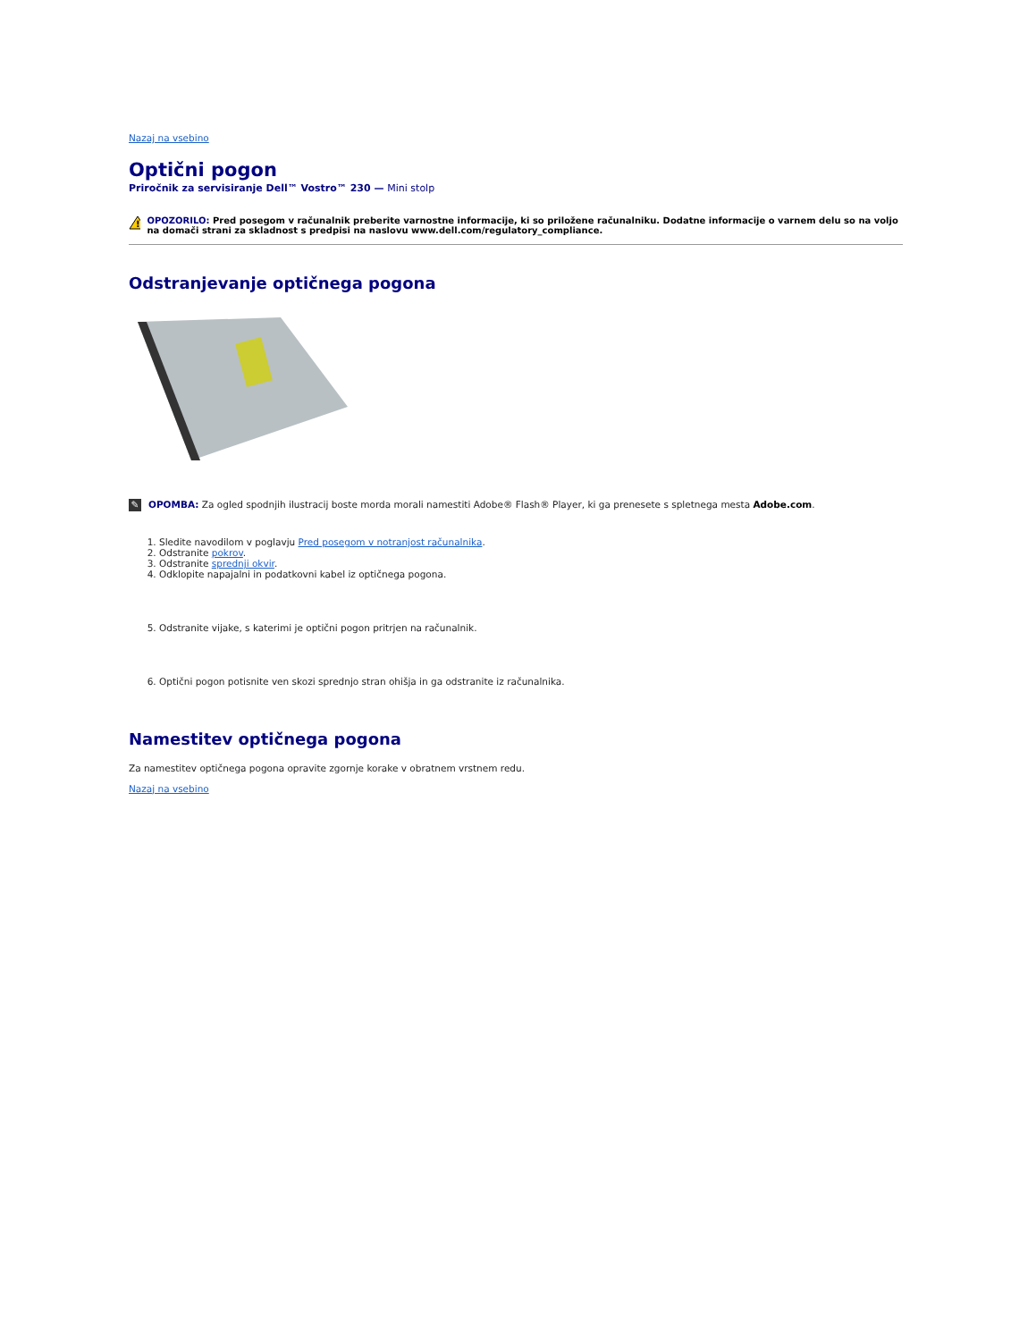Nazaj na vsebino
Optični pogon
Priročnik za servisiranje Dell™ Vostro™ 230 — Mini stolp
!
OPOZORILO: Pred posegom v računalnik preberite varnostne informacije, ki so priložene računalniku. Dodatne informacije o varnem delu so na voljo na domači strani za skladnost s predpisi na naslovu www.dell.com/regulatory_compliance.
Odstranjevanje optičnega pogona
✎
OPOMBA: Za ogled spodnjih ilustracij boste morda morali namestiti Adobe® Flash® Player, ki ga prenesete s spletnega mesta Adobe.com.
1. Sledite navodilom v poglavju Pred posegom v notranjost računalnika.
2. Odstranite pokrov.
3. Odstranite sprednji okvir.
4. Odklopite napajalni in podatkovni kabel iz optičnega pogona.
5. Odstranite vijake, s katerimi je optični pogon pritrjen na računalnik.
6. Optični pogon potisnite ven skozi sprednjo stran ohišja in ga odstranite iz računalnika.
Namestitev optičnega pogona
Za namestitev optičnega pogona opravite zgornje korake v obratnem vrstnem redu.
Nazaj na vsebino